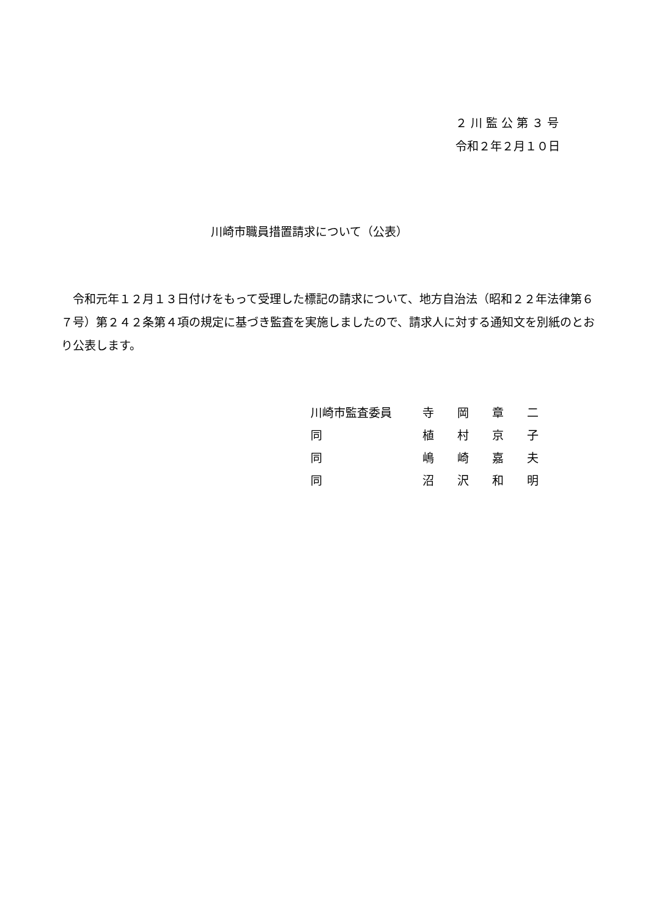２ 川 監 公 第 ３ 号
令和２年２月１０日
川崎市職員措置請求について（公表）
　令和元年１２月１３日付けをもって受理した標記の請求について、地方自治法（昭和２２年法律第６７号）第２４２条第４項の規定に基づき監査を実施しましたので、請求人に対する通知文を別紙のとおり公表します。
| 川崎市監査委員 | 寺 岡 章 二 |
| 同 | 植 村 京 子 |
| 同 | 嶋 崎 嘉 夫 |
| 同 | 沼 沢 和 明 |